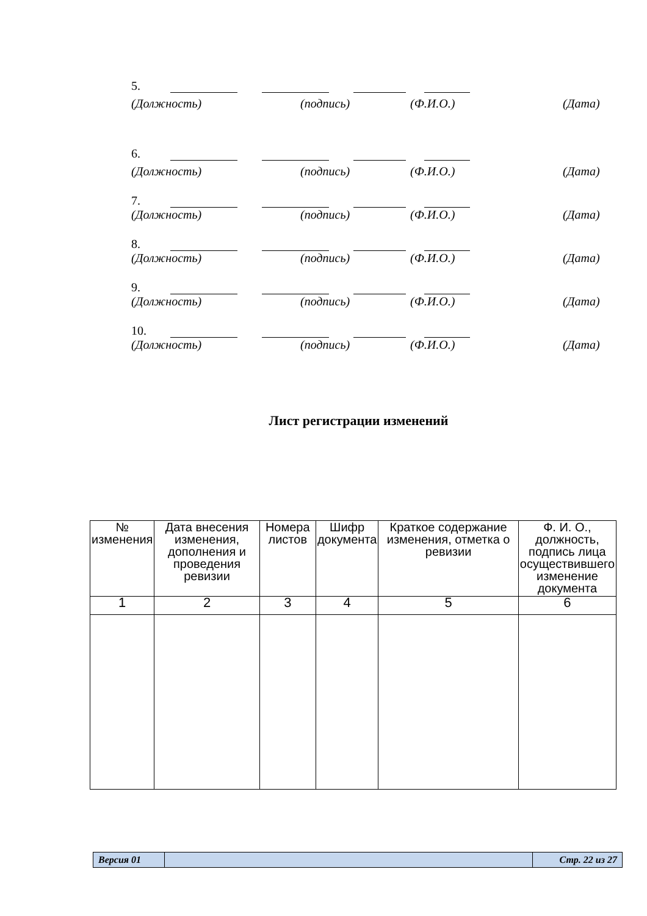5.
(Должность) (подпись) (Ф.И.О.) (Дата)
6.
(Должность) (подпись) (Ф.И.О.) (Дата)
7.
(Должность) (подпись) (Ф.И.О.) (Дата)
8.
(Должность) (подпись) (Ф.И.О.) (Дата)
9.
(Должность) (подпись) (Ф.И.О.) (Дата)
10.
(Должность) (подпись) (Ф.И.О.) (Дата)
Лист регистрации изменений
| № изменения | Дата внесения изменения, дополнения и проведения ревизии | Номера листов | Шифр документа | Краткое содержание изменения, отметка о ревизии | Ф. И. О., должность, подпись лица осуществившего изменение документа |
| --- | --- | --- | --- | --- | --- |
| 1 | 2 | 3 | 4 | 5 | 6 |
| Версия 01 | | Стр. 22 из 27 |